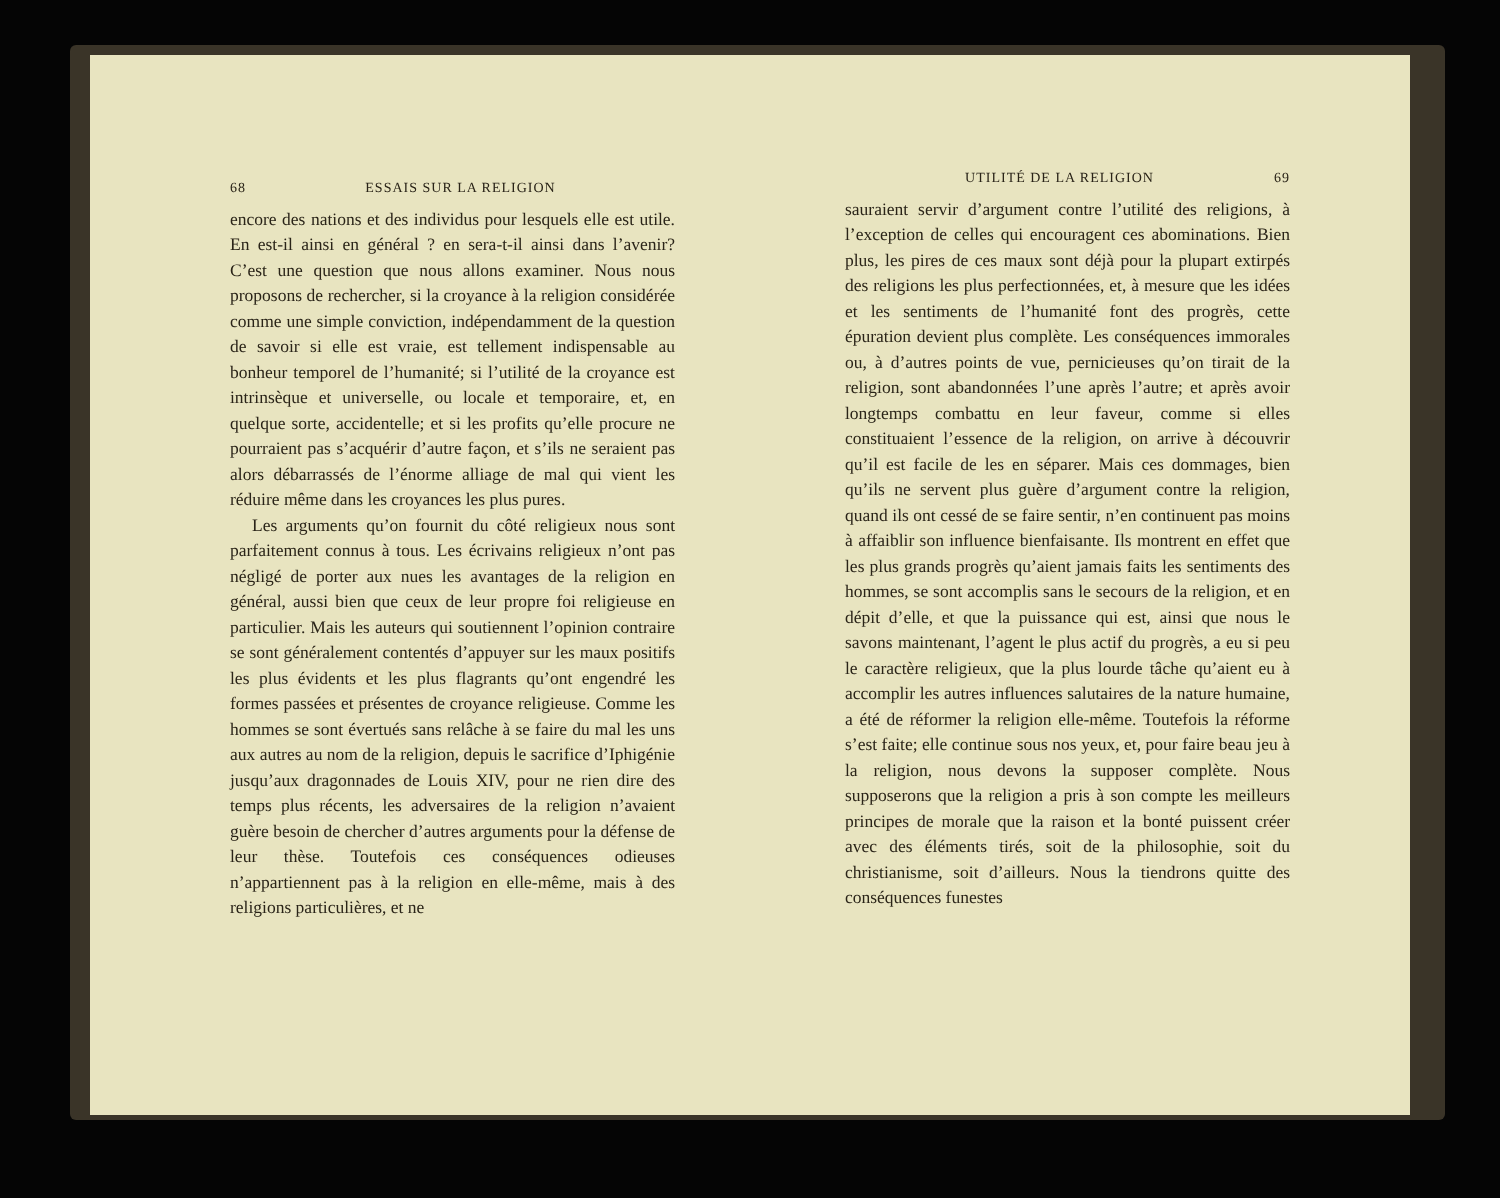68 ESSAIS SUR LA RELIGION
encore des nations et des individus pour lesquels elle est utile. En est-il ainsi en général ? en sera-t-il ainsi dans l’avenir? C’est une question que nous allons examiner. Nous nous proposons de rechercher, si la croyance à la religion considérée comme une simple conviction, indépendamment de la question de savoir si elle est vraie, est tellement indispensable au bonheur temporel de l’humanité; si l’utilité de la croyance est intrinsèque et universelle, ou locale et temporaire, et, en quelque sorte, accidentelle; et si les profits qu’elle procure ne pourraient pas s’acquérir d’autre façon, et s’ils ne seraient pas alors débarrassés de l’énorme alliage de mal qui vient les réduire même dans les croyances les plus pures.
Les arguments qu’on fournit du côté religieux nous sont parfaitement connus à tous. Les écrivains religieux n’ont pas négligé de porter aux nues les avantages de la religion en général, aussi bien que ceux de leur propre foi religieuse en particulier. Mais les auteurs qui soutiennent l’opinion contraire se sont généralement contentés d’appuyer sur les maux positifs les plus évidents et les plus flagrants qu’ont engendré les formes passées et présentes de croyance religieuse. Comme les hommes se sont évertués sans relâche à se faire du mal les uns aux autres au nom de la religion, depuis le sacrifice d’Iphigénie jusqu’aux dragonnades de Louis XIV, pour ne rien dire des temps plus récents, les adversaires de la religion n’avaient guère besoin de chercher d’autres arguments pour la défense de leur thèse. Toutefois ces conséquences odieuses n’appartiennent pas à la religion en elle-même, mais à des religions particulières, et ne
UTILITÉ DE LA RELIGION 69
sauraient servir d’argument contre l’utilité des religions, à l’exception de celles qui encouragent ces abominations. Bien plus, les pires de ces maux sont déjà pour la plupart extirpés des religions les plus perfectionnées, et, à mesure que les idées et les sentiments de l’humanité font des progrès, cette épuration devient plus complète. Les conséquences immorales ou, à d’autres points de vue, pernicieuses qu’on tirait de la religion, sont abandonnées l’une après l’autre; et après avoir longtemps combattu en leur faveur, comme si elles constituaient l’essence de la religion, on arrive à découvrir qu’il est facile de les en séparer. Mais ces dommages, bien qu’ils ne servent plus guère d’argument contre la religion, quand ils ont cessé de se faire sentir, n’en continuent pas moins à affaiblir son influence bienfaisante. Ils montrent en effet que les plus grands progrès qu’aient jamais faits les sentiments des hommes, se sont accomplis sans le secours de la religion, et en dépit d’elle, et que la puissance qui est, ainsi que nous le savons maintenant, l’agent le plus actif du progrès, a eu si peu le caractère religieux, que la plus lourde tâche qu’aient eu à accomplir les autres influences salutaires de la nature humaine, a été de réformer la religion elle-même. Toutefois la réforme s’est faite; elle continue sous nos yeux, et, pour faire beau jeu à la religion, nous devons la supposer complète. Nous supposerons que la religion a pris à son compte les meilleurs principes de morale que la raison et la bonté puissent créer avec des éléments tirés, soit de la philosophie, soit du christianisme, soit d’ailleurs. Nous la tiendrons quitte des conséquences funestes